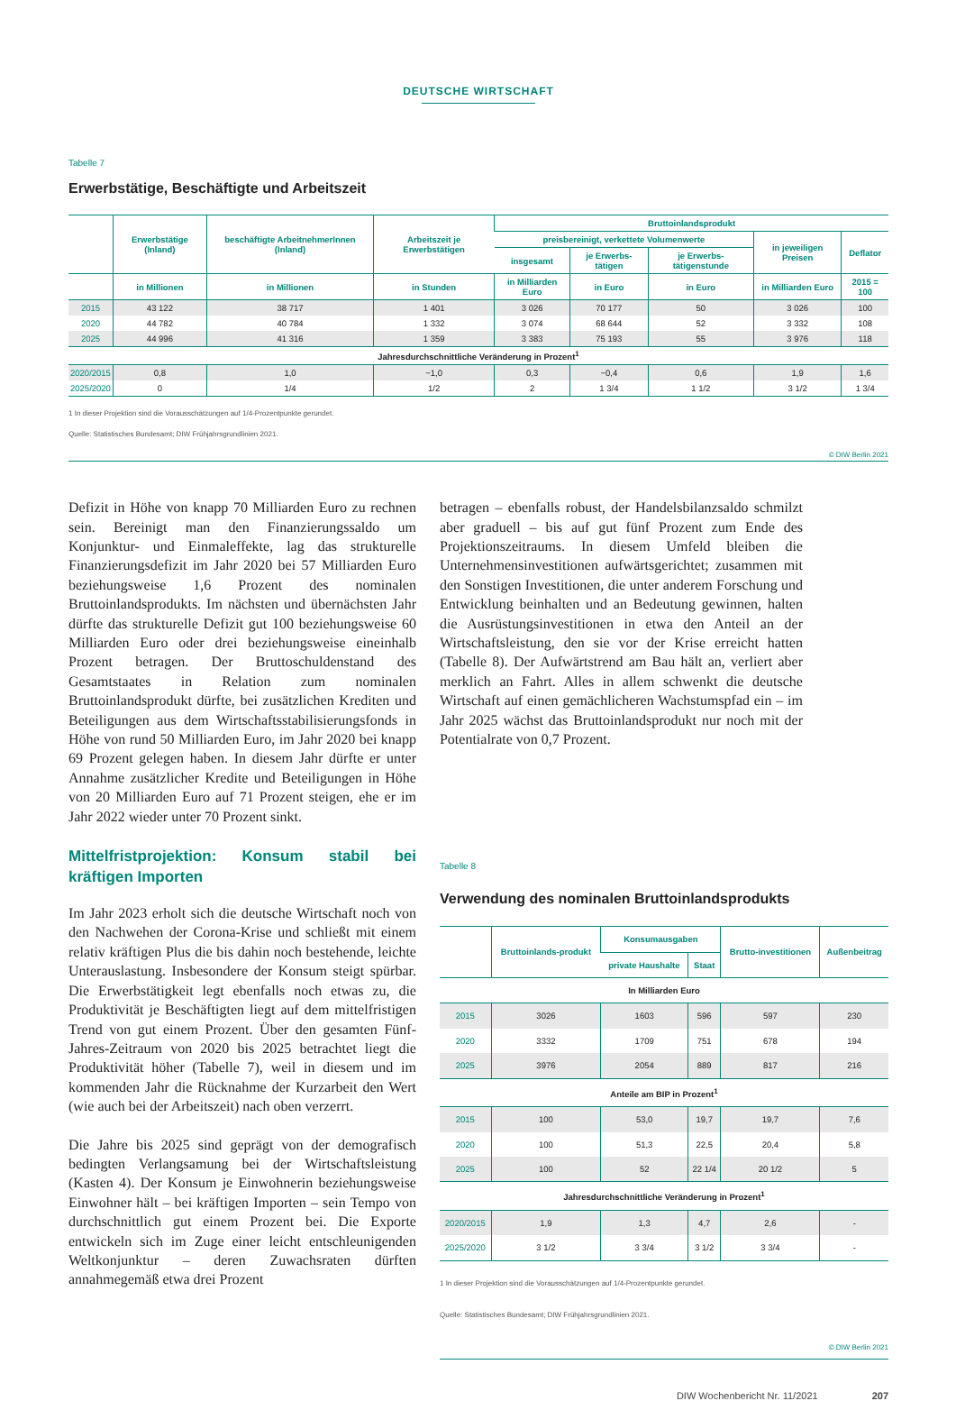DEUTSCHE WIRTSCHAFT
Tabelle 7
Erwerbstätige, Beschäftigte und Arbeitszeit
| | Erwerbstätige (Inland) | beschäftigte ArbeitnehmerInnen (Inland) | Arbeitszeit je Erwerbstätigen | Bruttoinlandsprodukt | | | | |
| --- | --- | --- | --- | --- | --- | --- | --- | --- |
| | | | | preisbereinigt, verkettete Volumenwerte | | | in jeweiligen Preisen | Deflator |
| | | | | insgesamt | je Erwerbs-tätigen | je Erwerbs-tätigenstunde | | |
| | in Millionen | in Millionen | in Stunden | in Milliarden Euro | in Euro | in Euro | in Milliarden Euro | 2015 = 100 |
| 2015 | 43 122 | 38 717 | 1 401 | 3 026 | 70 177 | 50 | 3 026 | 100 |
| 2020 | 44 782 | 40 784 | 1 332 | 3 074 | 68 644 | 52 | 3 332 | 108 |
| 2025 | 44 996 | 41 316 | 1 359 | 3 383 | 75 193 | 55 | 3 976 | 118 |
| Jahresdurchschnittliche Veränderung in Prozent<sup>1</sup> | | | | | | | | |
| 2020/2015 | 0,8 | 1,0 | −1,0 | 0,3 | −0,4 | 0,6 | 1,9 | 1,6 |
| 2025/2020 | 0 | 1/4 | 1/2 | 2 | 1 3/4 | 1 1/2 | 3 1/2 | 1 3/4 |
1 In dieser Projektion sind die Vorausschätzungen auf 1/4-Prozentpunkte gerundet.
Quelle: Statistisches Bundesamt; DIW Frühjahrsgrundlinien 2021.
© DIW Berlin 2021
Defizit in Höhe von knapp 70 Milliarden Euro zu rechnen sein. Bereinigt man den Finanzierungssaldo um Konjunktur- und Einmaleffekte, lag das strukturelle Finanzierungsdefizit im Jahr 2020 bei 57 Milliarden Euro beziehungsweise 1,6 Prozent des nominalen Bruttoinlandsprodukts. Im nächsten und übernächsten Jahr dürfte das strukturelle Defizit gut 100 beziehungsweise 60 Milliarden Euro oder drei beziehungsweise eineinhalb Prozent betragen. Der Bruttoschuldenstand des Gesamtstaates in Relation zum nominalen Bruttoinlandsprodukt dürfte, bei zusätzlichen Krediten und Beteiligungen aus dem Wirtschaftsstabilisierungsfonds in Höhe von rund 50 Milliarden Euro, im Jahr 2020 bei knapp 69 Prozent gelegen haben. In diesem Jahr dürfte er unter Annahme zusätzlicher Kredite und Beteiligungen in Höhe von 20 Milliarden Euro auf 71 Prozent steigen, ehe er im Jahr 2022 wieder unter 70 Prozent sinkt.
Mittelfristprojektion: Konsum stabil bei kräftigen Importen
Im Jahr 2023 erholt sich die deutsche Wirtschaft noch von den Nachwehen der Corona-Krise und schließt mit einem relativ kräftigen Plus die bis dahin noch bestehende, leichte Unterauslastung. Insbesondere der Konsum steigt spürbar. Die Erwerbstätigkeit legt ebenfalls noch etwas zu, die Produktivität je Beschäftigten liegt auf dem mittelfristigen Trend von gut einem Prozent. Über den gesamten Fünf-Jahres-Zeitraum von 2020 bis 2025 betrachtet liegt die Produktivität höher (Tabelle 7), weil in diesem und im kommenden Jahr die Rücknahme der Kurzarbeit den Wert (wie auch bei der Arbeitszeit) nach oben verzerrt.
Die Jahre bis 2025 sind geprägt von der demografisch bedingten Verlangsamung bei der Wirtschaftsleistung (Kasten 4). Der Konsum je Einwohnerin beziehungsweise Einwohner hält – bei kräftigen Importen – sein Tempo von durchschnittlich gut einem Prozent bei. Die Exporte entwickeln sich im Zuge einer leicht entschleunigenden Weltkonjunktur – deren Zuwachsraten dürften annahmegemäß etwa drei Prozent
betragen – ebenfalls robust, der Handelsbilanzsaldo schmilzt aber graduell – bis auf gut fünf Prozent zum Ende des Projektionszeitraums. In diesem Umfeld bleiben die Unternehmensinvestitionen aufwärtsgerichtet; zusammen mit den Sonstigen Investitionen, die unter anderem Forschung und Entwicklung beinhalten und an Bedeutung gewinnen, halten die Ausrüstungsinvestitionen in etwa den Anteil an der Wirtschaftsleistung, den sie vor der Krise erreicht hatten (Tabelle 8). Der Aufwärtstrend am Bau hält an, verliert aber merklich an Fahrt. Alles in allem schwenkt die deutsche Wirtschaft auf einen gemächlicheren Wachstumspfad ein – im Jahr 2025 wächst das Bruttoinlandsprodukt nur noch mit der Potentialrate von 0,7 Prozent.
Tabelle 8
Verwendung des nominalen Bruttoinlandsprodukts
| | Bruttoinlands-produkt | Konsumausgaben | | Brutto-investitionen | Außenbeitrag |
| --- | --- | --- | --- | --- | --- |
| | | private Haushalte | Staat | | |
| In Milliarden Euro | | | | | |
| 2015 | 3026 | 1603 | 596 | 597 | 230 |
| 2020 | 3332 | 1709 | 751 | 678 | 194 |
| 2025 | 3976 | 2054 | 889 | 817 | 216 |
| Anteile am BIP in Prozent<sup>1</sup> | | | | | |
| 2015 | 100 | 53,0 | 19,7 | 19,7 | 7,6 |
| 2020 | 100 | 51,3 | 22,5 | 20,4 | 5,8 |
| 2025 | 100 | 52 | 22 1/4 | 20 1/2 | 5 |
| Jahresdurchschnittliche Veränderung in Prozent<sup>1</sup> | | | | | |
| 2020/2015 | 1,9 | 1,3 | 4,7 | 2,6 | - |
| 2025/2020 | 3 1/2 | 3 3/4 | 3 1/2 | 3 3/4 | - |
1 In dieser Projektion sind die Vorausschätzungen auf 1/4-Prozentpunkte gerundet.
Quelle: Statistisches Bundesamt; DIW Frühjahrsgrundlinien 2021.
© DIW Berlin 2021
DIW Wochenbericht Nr. 11/2021 207